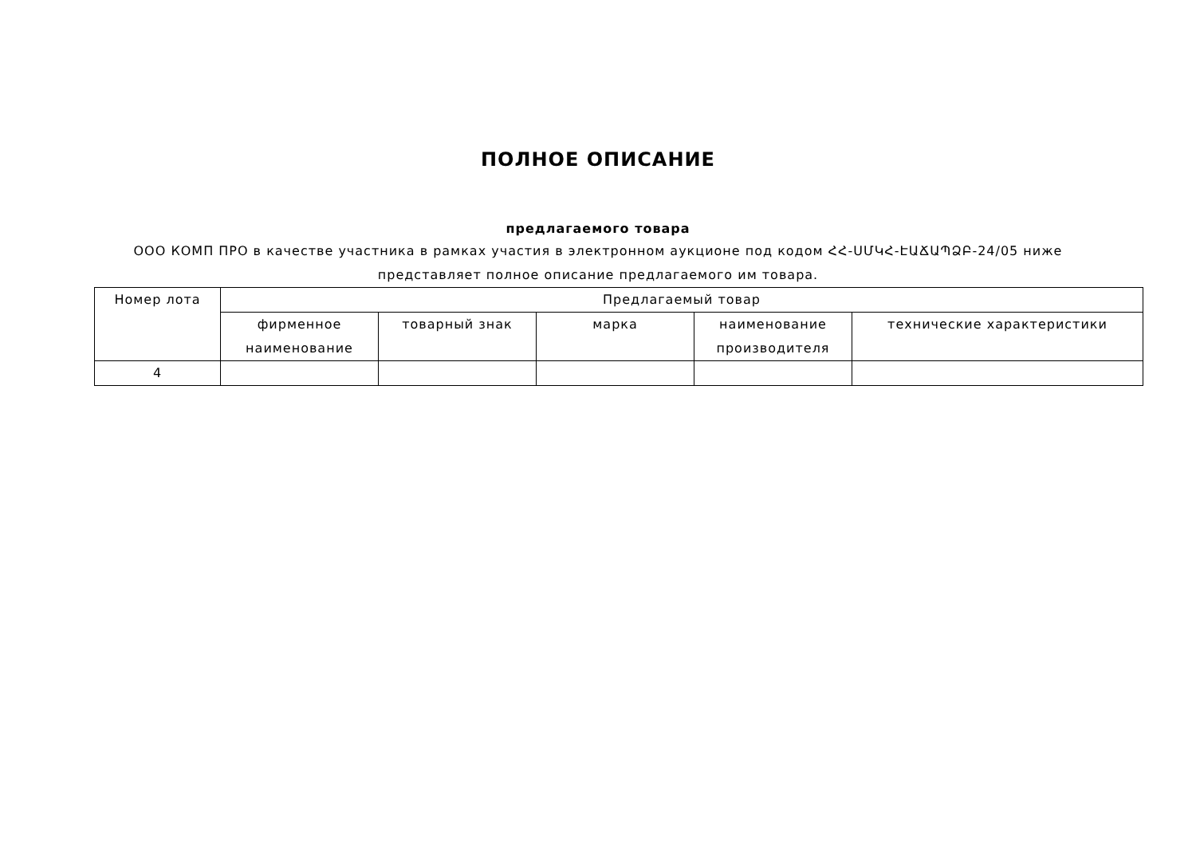ПОЛНОЕ ОПИСАНИЕ
предлагаемого товара
ООО КОМП ПРО в качестве участника в рамках участия в электронном аукционе под кодом ՀՀ-ՍՄԿՀ-ԷԱՃԱՊՁԲ-24/05 ниже представляет полное описание предлагаемого им товара.
| Номер лота | Предлагаемый товар | | | | |
| --- | --- | --- | --- | --- | --- |
| | фирменное наименование | товарный знак | марка | наименование производителя | технические характеристики |
| 4 | | | | | |